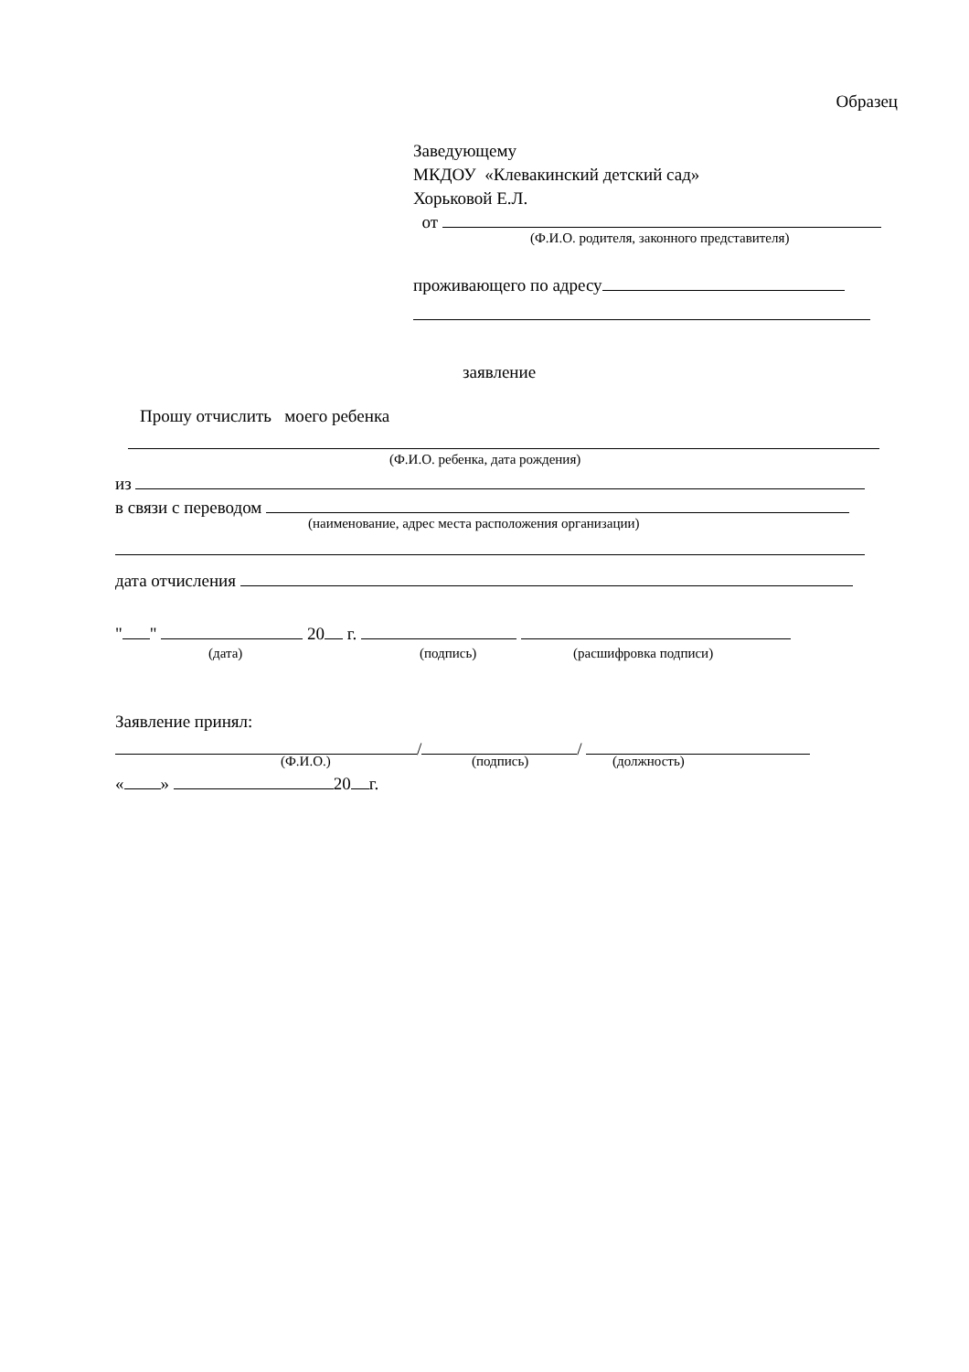Образец
Заведующему
МКДОУ «Клевакинский детский сад»
Хорьковой Е.Л.
от
(Ф.И.О. родителя, законного представителя)
проживающего по адресу
заявление
Прошу отчислить моего ребенка
(Ф.И.О. ребенка, дата рождения)
из
в связи с переводом
(наименование, адрес места расположения организации)
дата отчисления
" " 20 г.
(дата) (подпись) (расшифровка подписи)
Заявление принял:
/ /
(Ф.И.О.) (подпись) (должность)
« » 20 г.